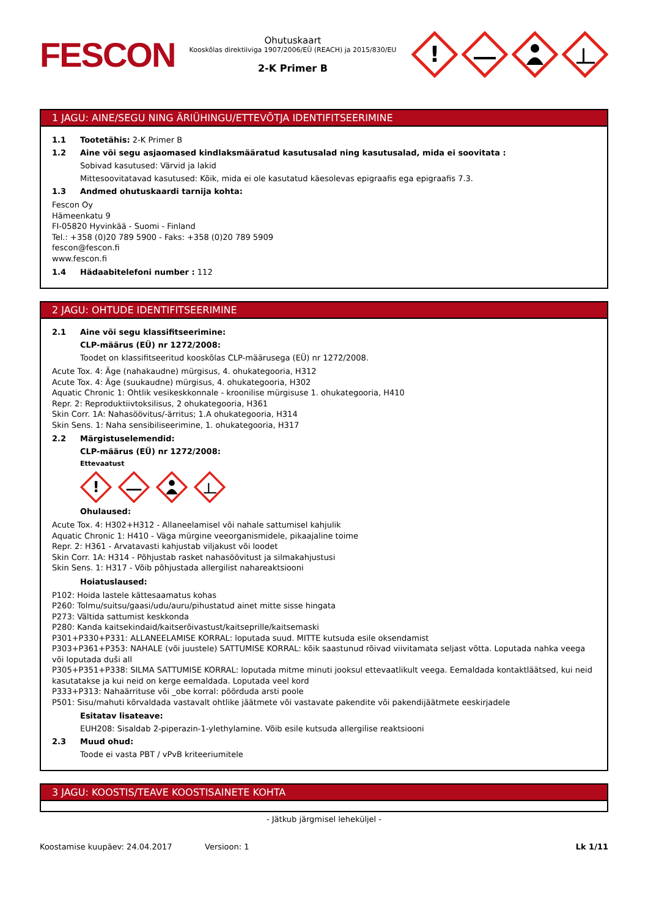FESCON
Ohutuskaart
Kooskõlas direktiiviga 1907/2006/EÜ (REACH) ja 2015/830/EU
2-K Primer B
!
1 JAGU: AINE/SEGU NING ÄRIÜHINGU/ETTEVÕTJA IDENTIFITSEERIMINE
1.1 Tootetähis: 2-K Primer B
1.2 Aine või segu asjaomased kindlaksmääratud kasutusalad ning kasutusalad, mida ei soovitata :
Sobivad kasutused: Värvid ja lakid
Mittesoovitatavad kasutused: Kõik, mida ei ole kasutatud käesolevas epigraafis ega epigraafis 7.3.
1.3 Andmed ohutuskaardi tarnija kohta:
Fescon Oy
Hämeenkatu 9
FI-05820 Hyvinkää - Suomi - Finland
Tel.: +358 (0)20 789 5900 - Faks: +358 (0)20 789 5909
fescon@fescon.fi
www.fescon.fi
1.4 Hädaabitelefoni number : 112
2 JAGU: OHTUDE IDENTIFITSEERIMINE
2.1 Aine või segu klassifitseerimine:
CLP-määrus (EÜ) nr 1272/2008:
Toodet on klassifitseeritud kooskõlas CLP-määrusega (EÜ) nr 1272/2008.
Acute Tox. 4: Äge (nahakaudne) mürgisus, 4. ohukategooria, H312
Acute Tox. 4: Äge (suukaudne) mürgisus, 4. ohukategooria, H302
Aquatic Chronic 1: Ohtlik vesikeskkonnale - kroonilise mürgisuse 1. ohukategooria, H410
Repr. 2: Reproduktiivtoksilisus, 2 ohukategooria, H361
Skin Corr. 1A: Nahasöövitus/-ärritus; 1.A ohukategooria, H314
Skin Sens. 1: Naha sensibiliseerimine, 1. ohukategooria, H317
2.2 Märgistuselemendid:
CLP-määrus (EÜ) nr 1272/2008:
Ettevaatust
!
Ohulaused:
Acute Tox. 4: H302+H312 - Allaneelamisel või nahale sattumisel kahjulik
Aquatic Chronic 1: H410 - Väga mürgine veeorganismidele, pikaajaline toime
Repr. 2: H361 - Arvatavasti kahjustab viljakust või loodet
Skin Corr. 1A: H314 - Põhjustab rasket nahasöövitust ja silmakahjustusi
Skin Sens. 1: H317 - Võib põhjustada allergilist nahareaktsiooni
Hoiatuslaused:
P102: Hoida lastele kättesaamatus kohas
P260: Tolmu/suitsu/gaasi/udu/auru/pihustatud ainet mitte sisse hingata
P273: Vältida sattumist keskkonda
P280: Kanda kaitsekindaid/kaitserõivastust/kaitseprille/kaitsemaski
P301+P330+P331: ALLANEELAMISE KORRAL: loputada suud. MITTE kutsuda esile oksendamist
P303+P361+P353: NAHALE (või juustele) SATTUMISE KORRAL: kõik saastunud rõivad viivitamata seljast võtta. Loputada nahka veega või loputada duši all
P305+P351+P338: SILMA SATTUMISE KORRAL: loputada mitme minuti jooksul ettevaatlikult veega. Eemaldada kontaktläätsed, kui neid kasutatakse ja kui neid on kerge eemaldada. Loputada veel kord
P333+P313: Nahaärrituse või _obe korral: pöörduda arsti poole
P501: Sisu/mahuti kõrvaldada vastavalt ohtlike jäätmete või vastavate pakendite või pakendijäätmete eeskirjadele
Esitatav lisateave:
EUH208: Sisaldab 2-piperazin-1-ylethylamine. Võib esile kutsuda allergilise reaktsiooni
2.3 Muud ohud:
Toode ei vasta PBT / vPvB kriteeriumitele
3 JAGU: KOOSTIS/TEAVE KOOSTISAINETE KOHTA
- Jätkub järgmisel leheküljel -
Koostamise kuupäev: 24.04.2017 Versioon: 1 Lk 1/11